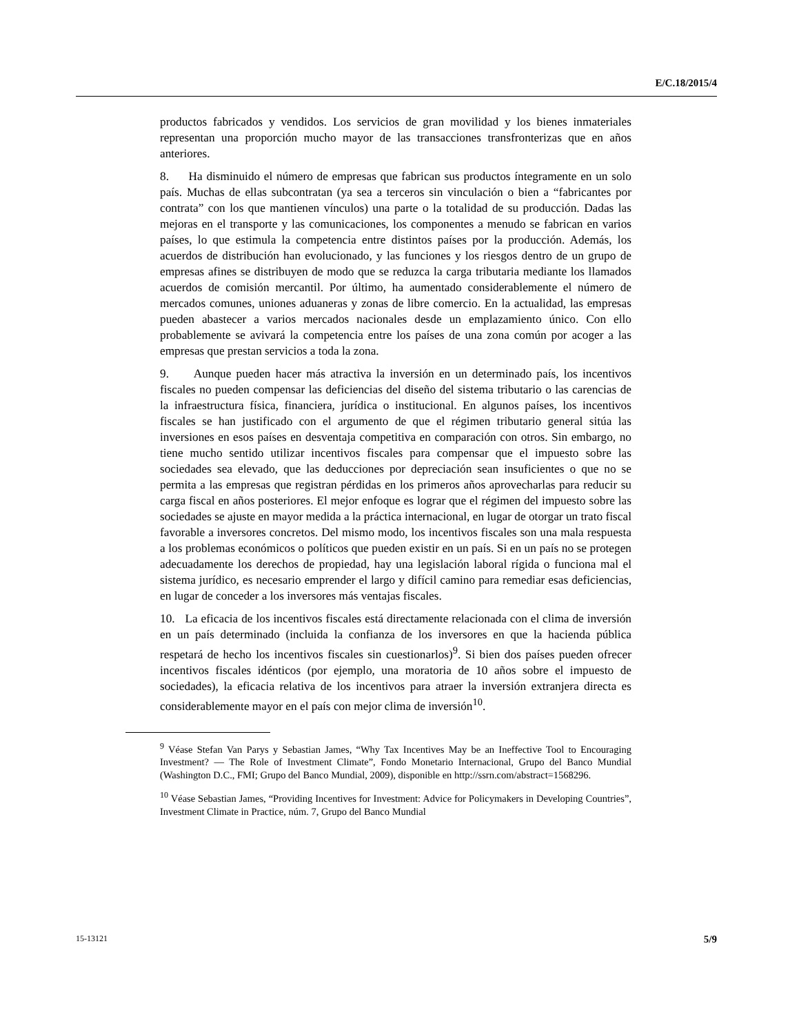E/C.18/2015/4
productos fabricados y vendidos. Los servicios de gran movilidad y los bienes inmateriales representan una proporción mucho mayor de las transacciones transfronterizas que en años anteriores.
8. Ha disminuido el número de empresas que fabrican sus productos íntegramente en un solo país. Muchas de ellas subcontratan (ya sea a terceros sin vinculación o bien a “fabricantes por contrata” con los que mantienen vínculos) una parte o la totalidad de su producción. Dadas las mejoras en el transporte y las comunicaciones, los componentes a menudo se fabrican en varios países, lo que estimula la competencia entre distintos países por la producción. Además, los acuerdos de distribución han evolucionado, y las funciones y los riesgos dentro de un grupo de empresas afines se distribuyen de modo que se reduzca la carga tributaria mediante los llamados acuerdos de comisión mercantil. Por último, ha aumentado considerablemente el número de mercados comunes, uniones aduaneras y zonas de libre comercio. En la actualidad, las empresas pueden abastecer a varios mercados nacionales desde un emplazamiento único. Con ello probablemente se avivará la competencia entre los países de una zona común por acoger a las empresas que prestan servicios a toda la zona.
9. Aunque pueden hacer más atractiva la inversión en un determinado país, los incentivos fiscales no pueden compensar las deficiencias del diseño del sistema tributario o las carencias de la infraestructura física, financiera, jurídica o institucional. En algunos países, los incentivos fiscales se han justificado con el argumento de que el régimen tributario general sitúa las inversiones en esos países en desventaja competitiva en comparación con otros. Sin embargo, no tiene mucho sentido utilizar incentivos fiscales para compensar que el impuesto sobre las sociedades sea elevado, que las deducciones por depreciación sean insuficientes o que no se permita a las empresas que registran pérdidas en los primeros años aprovecharlas para reducir su carga fiscal en años posteriores. El mejor enfoque es lograr que el régimen del impuesto sobre las sociedades se ajuste en mayor medida a la práctica internacional, en lugar de otorgar un trato fiscal favorable a inversores concretos. Del mismo modo, los incentivos fiscales son una mala respuesta a los problemas económicos o políticos que pueden existir en un país. Si en un país no se protegen adecuadamente los derechos de propiedad, hay una legislación laboral rígida o funciona mal el sistema jurídico, es necesario emprender el largo y difícil camino para remediar esas deficiencias, en lugar de conceder a los inversores más ventajas fiscales.
10. La eficacia de los incentivos fiscales está directamente relacionada con el clima de inversión en un país determinado (incluida la confianza de los inversores en que la hacienda pública respetará de hecho los incentivos fiscales sin cuestionarlos)<sup>9</sup>. Si bien dos países pueden ofrecer incentivos fiscales idénticos (por ejemplo, una moratoria de 10 años sobre el impuesto de sociedades), la eficacia relativa de los incentivos para atraer la inversión extranjera directa es considerablemente mayor en el país con mejor clima de inversión<sup>10</sup>.
<sup>9</sup> Véase Stefan Van Parys y Sebastian James, “Why Tax Incentives May be an Ineffective Tool to Encouraging Investment? — The Role of Investment Climate”, Fondo Monetario Internacional, Grupo del Banco Mundial (Washington D.C., FMI; Grupo del Banco Mundial, 2009), disponible en http://ssrn.com/abstract=1568296.
<sup>10</sup> Véase Sebastian James, “Providing Incentives for Investment: Advice for Policymakers in Developing Countries”, Investment Climate in Practice, núm. 7, Grupo del Banco Mundial
15-13121 5/9